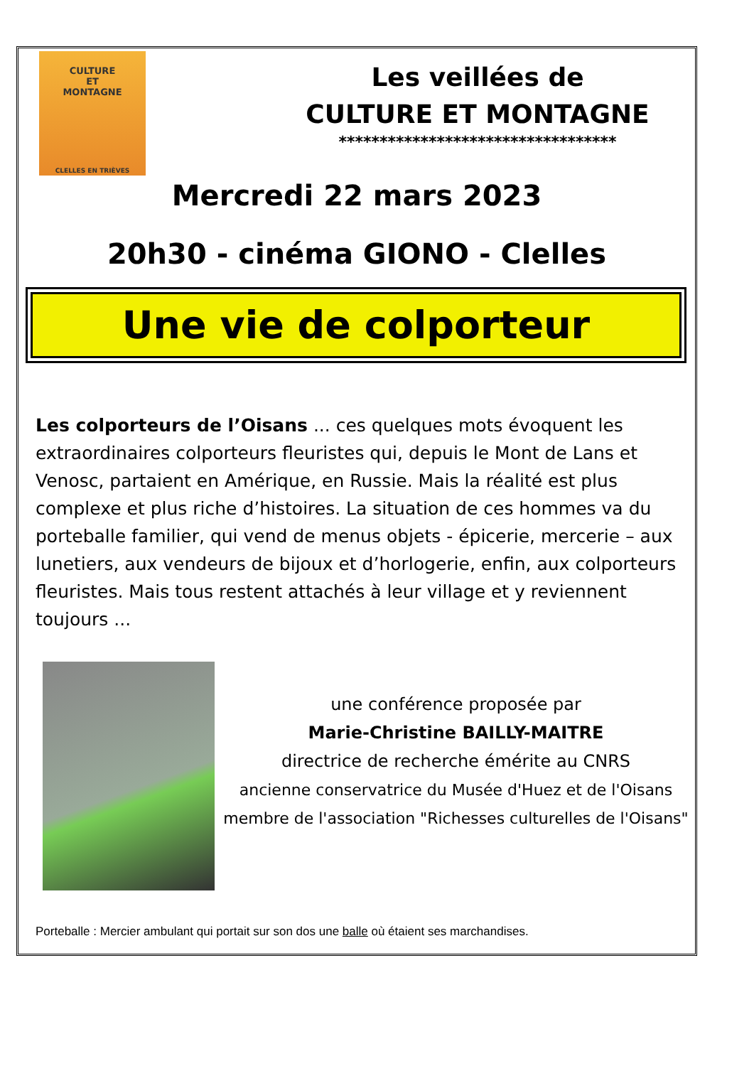CULTURE
ET
MONTAGNE
CLELLES EN TRIÈVES
Les veillées de
CULTURE ET MONTAGNE
**********************************
Mercredi 22 mars 2023
20h30 - cinéma GIONO - Clelles
Une vie de colporteur
Les colporteurs de l’Oisans ... ces quelques mots évoquent les extraordinaires colporteurs fleuristes qui, depuis le Mont de Lans et Venosc, partaient en Amérique, en Russie. Mais la réalité est plus complexe et plus riche d’histoires. La situation de ces hommes va du porteballe familier, qui vend de menus objets - épicerie, mercerie – aux lunetiers, aux vendeurs de bijoux et d’horlogerie, enfin, aux colporteurs fleuristes. Mais tous restent attachés à leur village et y reviennent toujours ...
une conférence proposée par
Marie-Christine BAILLY-MAITRE
directrice de recherche émérite au CNRS
ancienne conservatrice du Musée d'Huez et de l'Oisans
membre de l'association "Richesses culturelles de l'Oisans"
Porteballe : Mercier ambulant qui portait sur son dos une balle où étaient ses marchandises.